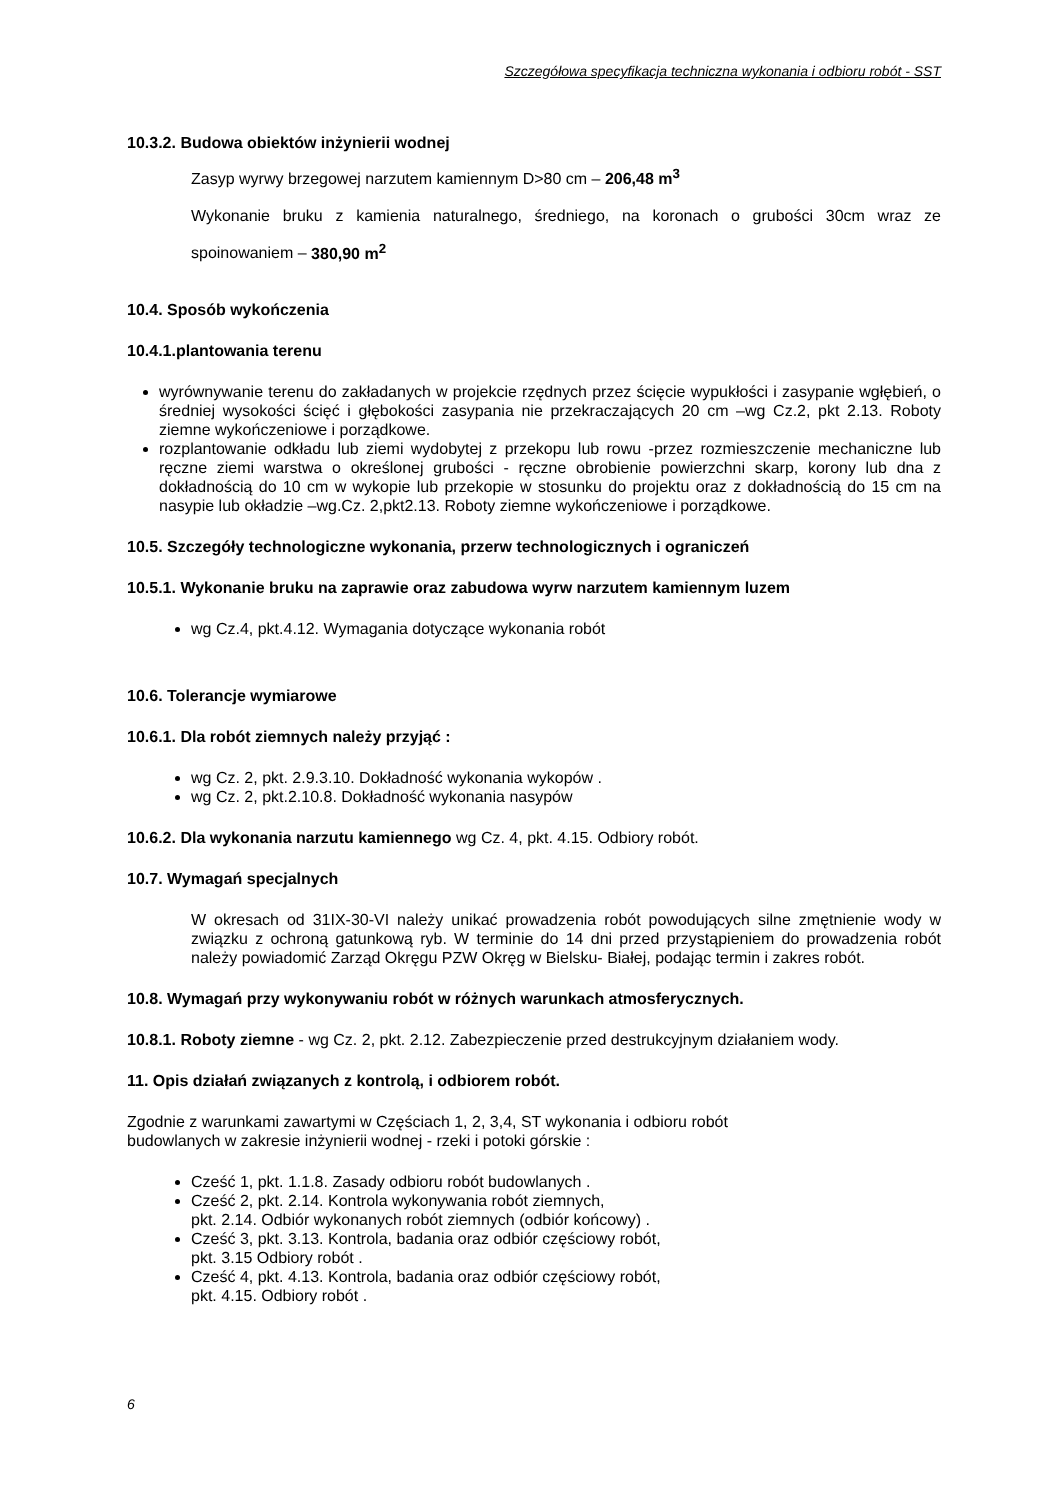Szczegółowa specyfikacja techniczna wykonania i odbioru robót - SST
10.3.2. Budowa obiektów inżynierii wodnej
Zasyp wyrwy brzegowej narzutem kamiennym D>80 cm – 206,48 m<sup>3</sup>
Wykonanie bruku z kamienia naturalnego, średniego, na koronach o grubości 30cm wraz ze spoinowaniem – 380,90 m<sup>2</sup>
10.4. Sposób wykończenia
10.4.1.plantowania terenu
wyrównywanie terenu do zakładanych w projekcie rzędnych przez ścięcie wypukłości i zasypanie wgłębień, o średniej wysokości ścięć i głębokości zasypania nie przekraczających 20 cm –wg Cz.2, pkt 2.13. Roboty ziemne wykończeniowe i porządkowe.
rozplantowanie odkładu lub ziemi wydobytej z przekopu lub rowu -przez rozmieszczenie mechaniczne lub ręczne ziemi warstwa o określonej grubości - ręczne obrobienie powierzchni skarp, korony lub dna z dokładnością do 10 cm w wykopie lub przekopie w stosunku do projektu oraz z dokładnością do 15 cm na nasypie lub okładzie –wg.Cz. 2,pkt2.13. Roboty ziemne wykończeniowe i porządkowe.
10.5. Szczegóły technologiczne wykonania, przerw technologicznych i ograniczeń
10.5.1. Wykonanie bruku na zaprawie oraz zabudowa wyrw narzutem kamiennym luzem
wg Cz.4, pkt.4.12. Wymagania dotyczące wykonania robót
10.6. Tolerancje wymiarowe
10.6.1. Dla robót ziemnych należy przyjąć :
wg Cz. 2, pkt. 2.9.3.10. Dokładność wykonania wykopów .
wg Cz. 2, pkt.2.10.8. Dokładność wykonania nasypów
10.6.2. Dla wykonania narzutu kamiennego wg Cz. 4, pkt. 4.15. Odbiory robót.
10.7. Wymagań specjalnych
W okresach od 31IX-30-VI należy unikać prowadzenia robót powodujących silne zmętnienie wody w związku z ochroną gatunkową ryb. W terminie do 14 dni przed przystąpieniem do prowadzenia robót należy powiadomić Zarząd Okręgu PZW Okręg w Bielsku- Białej, podając termin i zakres robót.
10.8. Wymagań przy wykonywaniu robót w różnych warunkach atmosferycznych.
10.8.1. Roboty ziemne - wg Cz. 2, pkt. 2.12. Zabezpieczenie przed destrukcyjnym działaniem wody.
11. Opis działań związanych z kontrolą, i odbiorem robót.
Zgodnie z warunkami zawartymi w Częściach 1, 2, 3,4, ST wykonania i odbioru robót
budowlanych w zakresie inżynierii wodnej - rzeki i potoki górskie :
Cześć 1, pkt. 1.1.8. Zasady odbioru robót budowlanych .
Cześć 2, pkt. 2.14. Kontrola wykonywania robót ziemnych,
pkt. 2.14. Odbiór wykonanych robót ziemnych (odbiór końcowy) .
Cześć 3, pkt. 3.13. Kontrola, badania oraz odbiór częściowy robót,
pkt. 3.15 Odbiory robót .
Cześć 4, pkt. 4.13. Kontrola, badania oraz odbiór częściowy robót,
pkt. 4.15. Odbiory robót .
6